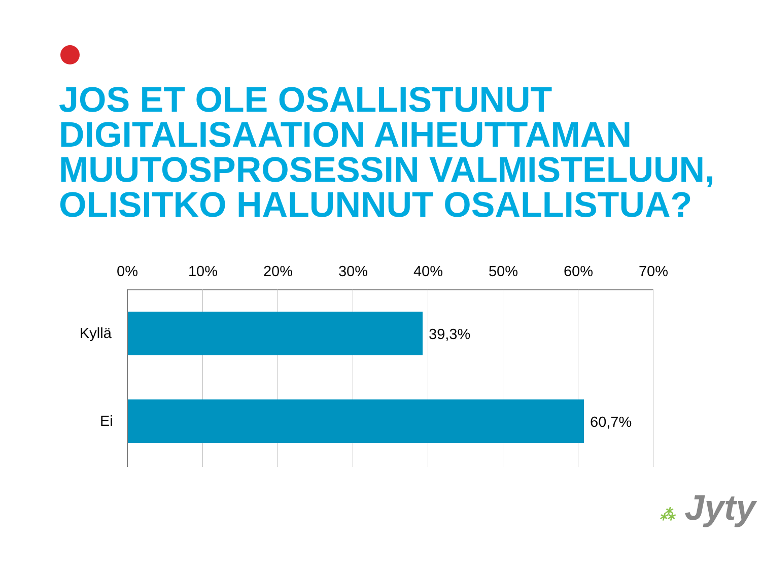JOS ET OLE OSALLISTUNUT DIGITALISAATION AIHEUTTAMAN MUUTOSPROSESSIN VALMISTELUUN, OLISITKO HALUNNUT OSALLISTUA?
0% 10% 20% 30% 40% 50% 60% 70%
Kyllä 39,3%
Ei 60,7%
⁂ Jyty